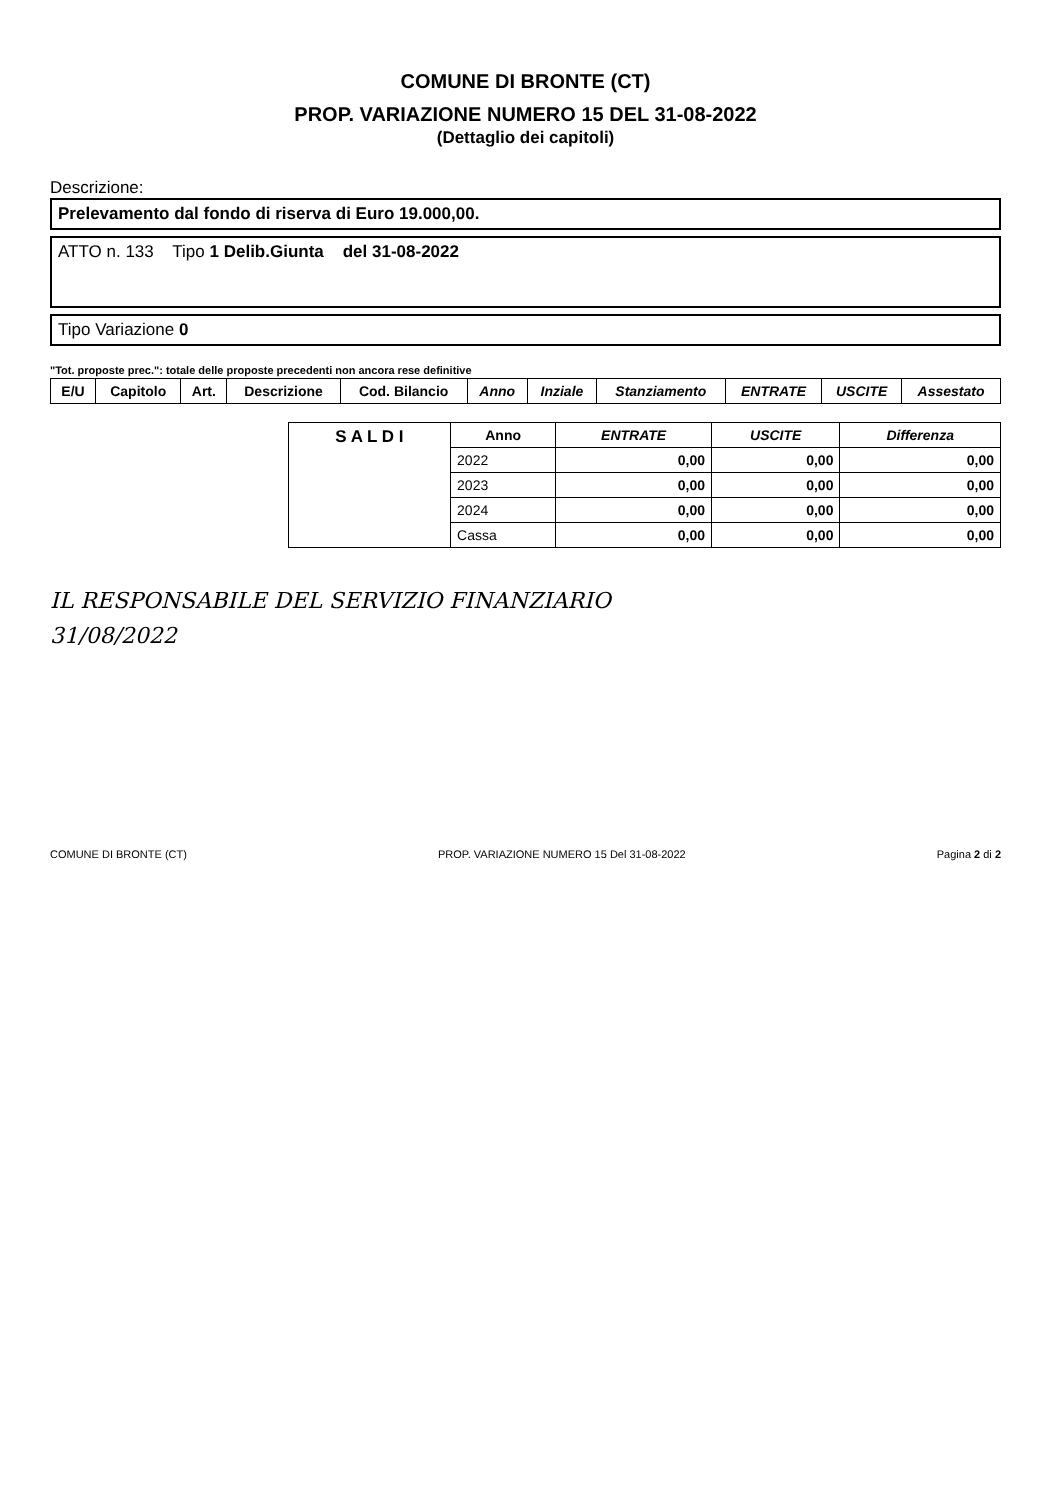COMUNE DI BRONTE (CT)
PROP. VARIAZIONE NUMERO 15 DEL 31-08-2022
(Dettaglio dei capitoli)
Descrizione:
Prelevamento dal fondo di riserva di Euro 19.000,00.
ATTO n. 133 Tipo 1 Delib.Giunta del 31-08-2022
Tipo Variazione 0
"Tot. proposte prec.": totale delle proposte precedenti non ancora rese definitive
| E/U | Capitolo | Art. | Descrizione | Cod. Bilancio | Anno | Inziale | Stanziamento | ENTRATE | USCITE | Assestato |
| --- | --- | --- | --- | --- | --- | --- | --- | --- | --- | --- |
| S A L D I | Anno | ENTRATE | USCITE | Differenza |
| | 2022 | 0,00 | 0,00 | 0,00 |
| | 2023 | 0,00 | 0,00 | 0,00 |
| | 2024 | 0,00 | 0,00 | 0,00 |
| | Cassa | 0,00 | 0,00 | 0,00 |
IL RESPONSABILE DEL SERVIZIO FINANZIARIO
31/08/2022
COMUNE DI BRONTE (CT) PROP. VARIAZIONE NUMERO 15 Del 31-08-2022 Pagina 2 di 2